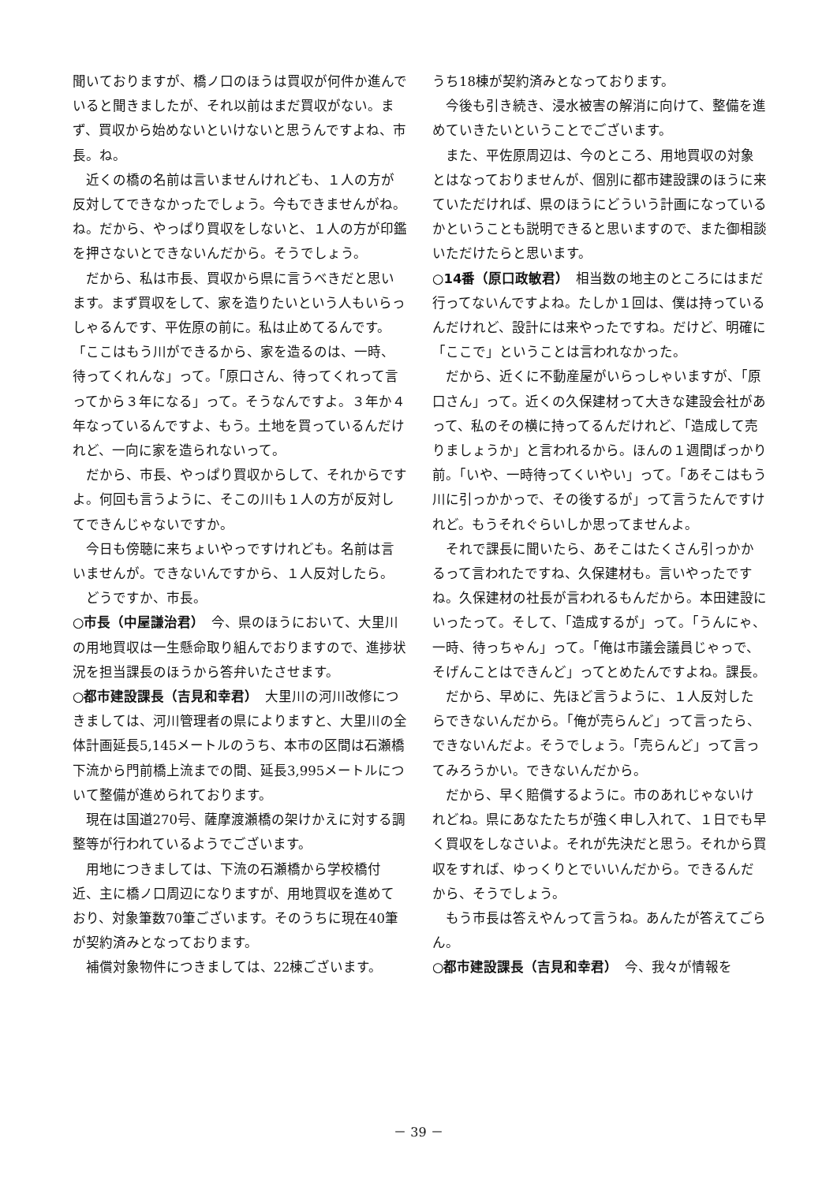聞いておりますが、橋ノ口のほうは買収が何件か進んでいると聞きましたが、それ以前はまだ買収がない。まず、買収から始めないといけないと思うんですよね、市長。ね。
近くの橋の名前は言いませんけれども、１人の方が反対してできなかったでしょう。今もできませんがね。ね。だから、やっぱり買収をしないと、１人の方が印鑑を押さないとできないんだから。そうでしょう。
だから、私は市長、買収から県に言うべきだと思います。まず買収をして、家を造りたいという人もいらっしゃるんです、平佐原の前に。私は止めてるんです。「ここはもう川ができるから、家を造るのは、一時、待ってくれんな」って。「原口さん、待ってくれって言ってから３年になる」って。そうなんですよ。３年か４年なっているんですよ、もう。土地を買っているんだけれど、一向に家を造られないって。
だから、市長、やっぱり買収からして、それからですよ。何回も言うように、そこの川も１人の方が反対してできんじゃないですか。
今日も傍聴に来ちょいやっですけれども。名前は言いませんが。できないんですから、１人反対したら。
どうですか、市長。
○市長（中屋謙治君）　今、県のほうにおいて、大里川の用地買収は一生懸命取り組んでおりますので、進捗状況を担当課長のほうから答弁いたさせます。
○都市建設課長（吉見和幸君）　大里川の河川改修につきましては、河川管理者の県によりますと、大里川の全体計画延長5,145メートルのうち、本市の区間は石瀬橋下流から門前橋上流までの間、延長3,995メートルについて整備が進められております。
現在は国道270号、薩摩渡瀬橋の架けかえに対する調整等が行われているようでございます。
用地につきましては、下流の石瀬橋から学校橋付近、主に橋ノ口周辺になりますが、用地買収を進めており、対象筆数70筆ございます。そのうちに現在40筆が契約済みとなっております。
補償対象物件につきましては、22棟ございます。
うち18棟が契約済みとなっております。
今後も引き続き、浸水被害の解消に向けて、整備を進めていきたいということでございます。
また、平佐原周辺は、今のところ、用地買収の対象とはなっておりませんが、個別に都市建設課のほうに来ていただければ、県のほうにどういう計画になっているかということも説明できると思いますので、また御相談いただけたらと思います。
○14番（原口政敏君）　相当数の地主のところにはまだ行ってないんですよね。たしか１回は、僕は持っているんだけれど、設計には来やったですね。だけど、明確に「ここで」ということは言われなかった。
だから、近くに不動産屋がいらっしゃいますが、「原口さん」って。近くの久保建材って大きな建設会社があって、私のその横に持ってるんだけれど、「造成して売りましょうか」と言われるから。ほんの１週間ばっかり前。「いや、一時待ってくいやい」って。「あそこはもう川に引っかかっで、その後するが」って言うたんですけれど。もうそれぐらいしか思ってませんよ。
それで課長に聞いたら、あそこはたくさん引っかかるって言われたですね、久保建材も。言いやったですね。久保建材の社長が言われるもんだから。本田建設にいったって。そして、「造成するが」って。「うんにゃ、一時、待っちゃん」って。「俺は市議会議員じゃっで、そげんことはできんど」ってとめたんですよね。課長。
だから、早めに、先ほど言うように、１人反対したらできないんだから。「俺が売らんど」って言ったら、できないんだよ。そうでしょう。「売らんど」って言ってみろうかい。できないんだから。
だから、早く賠償するように。市のあれじゃないけれどね。県にあなたたちが強く申し入れて、１日でも早く買収をしなさいよ。それが先決だと思う。それから買収をすれば、ゆっくりとでいいんだから。できるんだから、そうでしょう。
もう市長は答えやんって言うね。あんたが答えてごらん。
○都市建設課長（吉見和幸君）　今、我々が情報を
－ 39 －